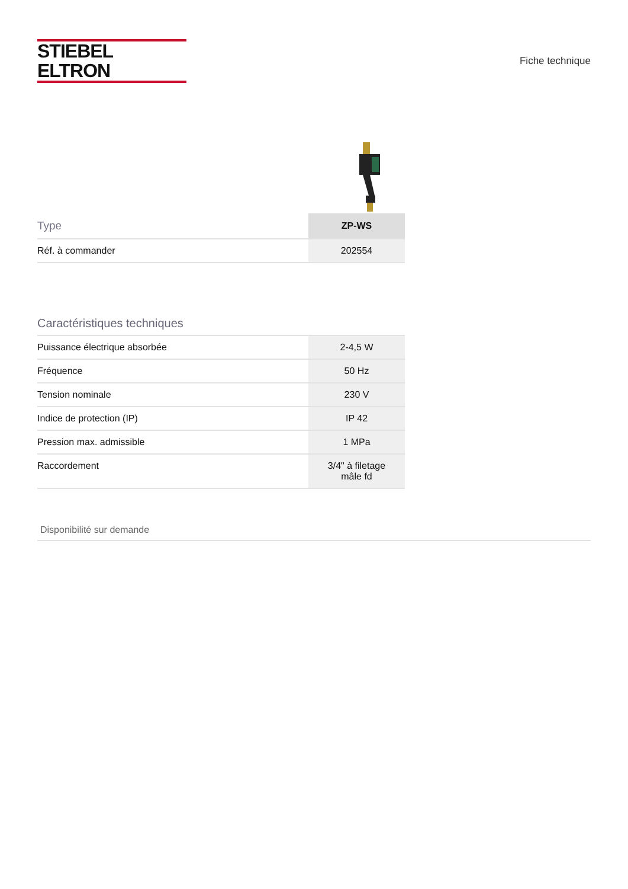STIEBEL ELTRON
Fiche technique
| Type | ZP-WS |
| --- | --- |
| Réf. à commander | 202554 |
Caractéristiques techniques
| Puissance électrique absorbée | 2-4,5 W |
| Fréquence | 50 Hz |
| Tension nominale | 230 V |
| Indice de protection (IP) | IP 42 |
| Pression max. admissible | 1 MPa |
| Raccordement | 3/4" à filetage mâle fd |
Disponibilité sur demande